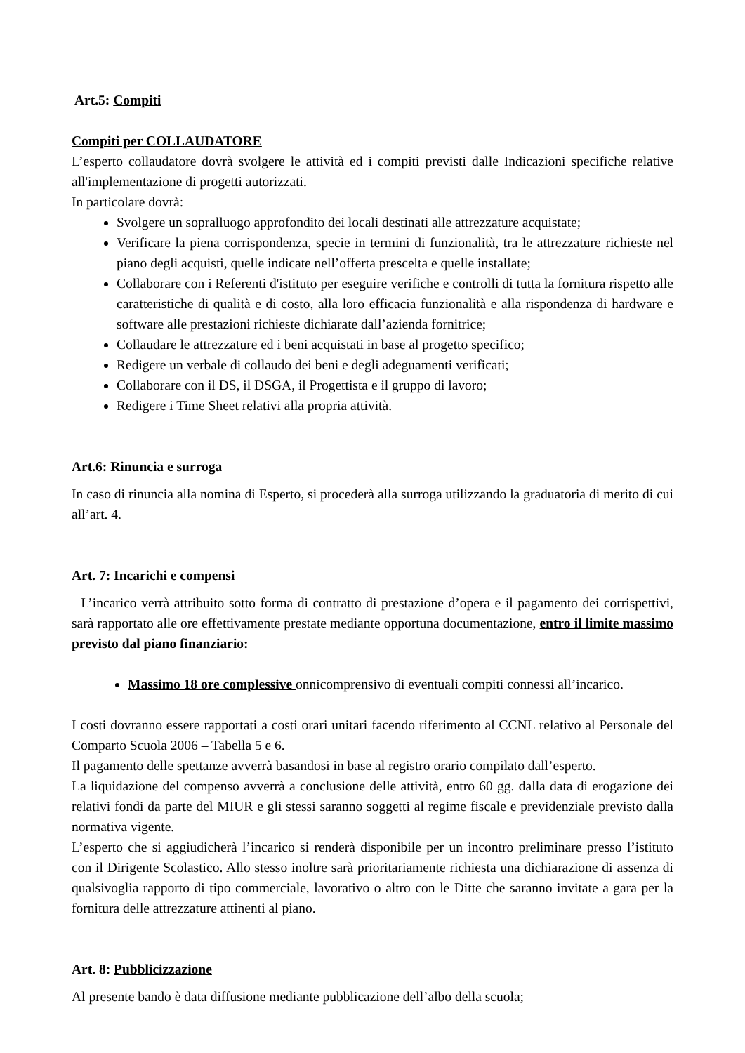Art.5: Compiti
Compiti per COLLAUDATORE
L’esperto collaudatore dovrà svolgere le attività ed i compiti previsti dalle Indicazioni specifiche relative all'implementazione di progetti autorizzati.
In particolare dovrà:
Svolgere un sopralluogo approfondito dei locali destinati alle attrezzature acquistate;
Verificare la piena corrispondenza, specie in termini di funzionalità, tra le attrezzature richieste nel piano degli acquisti, quelle indicate nell’offerta prescelta e quelle installate;
Collaborare con i Referenti d'istituto per eseguire verifiche e controlli di tutta la fornitura rispetto alle caratteristiche di qualità e di costo, alla loro efficacia funzionalità e alla rispondenza di hardware e software alle prestazioni richieste dichiarate dall’azienda fornitrice;
Collaudare le attrezzature ed i beni acquistati in base al progetto specifico;
Redigere un verbale di collaudo dei beni e degli adeguamenti verificati;
Collaborare con il DS, il DSGA, il Progettista e il gruppo di lavoro;
Redigere i Time Sheet relativi alla propria attività.
Art.6: Rinuncia e surroga
In caso di rinuncia alla nomina di Esperto, si procederà alla surroga utilizzando la graduatoria di merito di cui all’art. 4.
Art. 7: Incarichi e compensi
L’incarico verrà attribuito sotto forma di contratto di prestazione d’opera e il pagamento dei corrispettivi, sarà rapportato alle ore effettivamente prestate mediante opportuna documentazione, entro il limite massimo previsto dal piano finanziario:
Massimo 18 ore complessive onnicomprensivo di eventuali compiti connessi all’incarico.
I costi dovranno essere rapportati a costi orari unitari facendo riferimento al CCNL relativo al Personale del Comparto Scuola 2006 – Tabella 5 e 6.
Il pagamento delle spettanze avverrà basandosi in base al registro orario compilato dall’esperto.
La liquidazione del compenso avverrà a conclusione delle attività, entro 60 gg. dalla data di erogazione dei relativi fondi da parte del MIUR e gli stessi saranno soggetti al regime fiscale e previdenziale previsto dalla normativa vigente.
L’esperto che si aggiudicherà l’incarico si renderà disponibile per un incontro preliminare presso l’istituto con il Dirigente Scolastico. Allo stesso inoltre sarà prioritariamente richiesta una dichiarazione di assenza di qualsivoglia rapporto di tipo commerciale, lavorativo o altro con le Ditte che saranno invitate a gara per la fornitura delle attrezzature attinenti al piano.
Art. 8: Pubblicizzazione
Al presente bando è data diffusione mediante pubblicazione dell’albo della scuola;